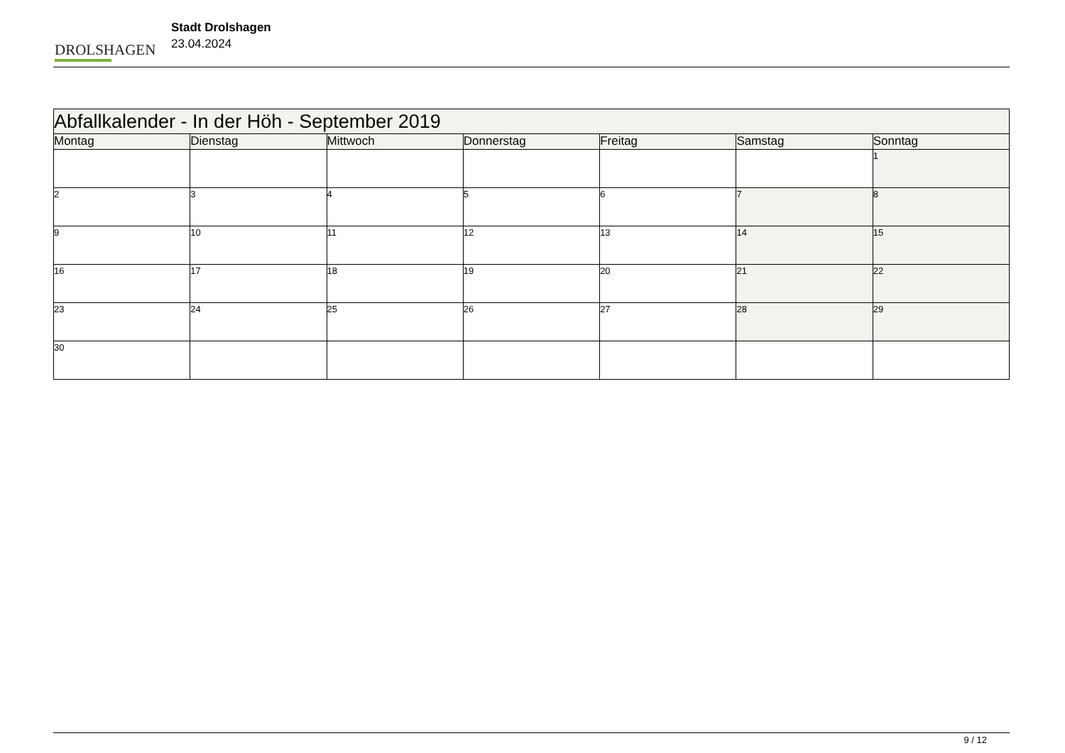DROLSHAGEN
Stadt Drolshagen
23.04.2024
| Abfallkalender - In der Höh - September 2019 | | | | | | |
| Montag | Dienstag | Mittwoch | Donnerstag | Freitag | Samstag | Sonntag |
| | | | | | | 1 |
| 2 | 3 | 4 | 5 | 6 | 7 | 8 |
| 9 | 10 | 11 | 12 | 13 | 14 | 15 |
| 16 | 17 | 18 | 19 | 20 | 21 | 22 |
| 23 | 24 | 25 | 26 | 27 | 28 | 29 |
| 30 | | | | | | |
9 / 12